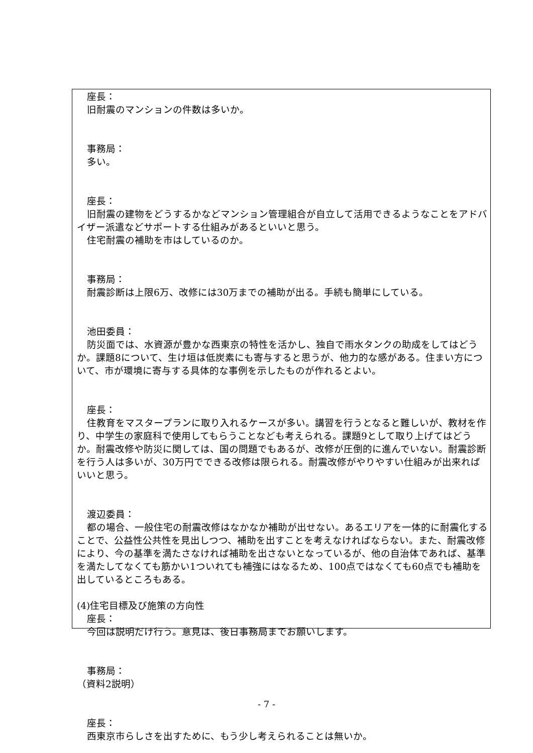座長：
旧耐震のマンションの件数は多いか。
事務局：
多い。
座長：
旧耐震の建物をどうするかなどマンション管理組合が自立して活用できるようなことをアドバイザー派遣などサポートする仕組みがあるといいと思う。
住宅耐震の補助を市はしているのか。
事務局：
耐震診断は上限6万、改修には30万までの補助が出る。手続も簡単にしている。
池田委員：
防災面では、水資源が豊かな西東京の特性を活かし、独自で雨水タンクの助成をしてはどうか。課題8について、生け垣は低炭素にも寄与すると思うが、他力的な感がある。住まい方について、市が環境に寄与する具体的な事例を示したものが作れるとよい。
座長：
住教育をマスタープランに取り入れるケースが多い。講習を行うとなると難しいが、教材を作り、中学生の家庭科で使用してもらうことなども考えられる。課題9として取り上げてはどうか。耐震改修や防災に関しては、国の問題でもあるが、改修が圧倒的に進んでいない。耐震診断を行う人は多いが、30万円でできる改修は限られる。耐震改修がやりやすい仕組みが出来ればいいと思う。
渡辺委員：
都の場合、一般住宅の耐震改修はなかなか補助が出せない。あるエリアを一体的に耐震化することで、公益性公共性を見出しつつ、補助を出すことを考えなければならない。また、耐震改修により、今の基準を満たさなければ補助を出さないとなっているが、他の自治体であれば、基準を満たしてなくても筋かい1ついれても補強にはなるため、100点ではなくても60点でも補助を出しているところもある。
(4)住宅目標及び施策の方向性
座長：
今回は説明だけ行う。意見は、後日事務局までお願いします。
事務局：
（資料2説明）
座長：
西東京市らしさを出すために、もう少し考えられることは無いか。
- 7 -